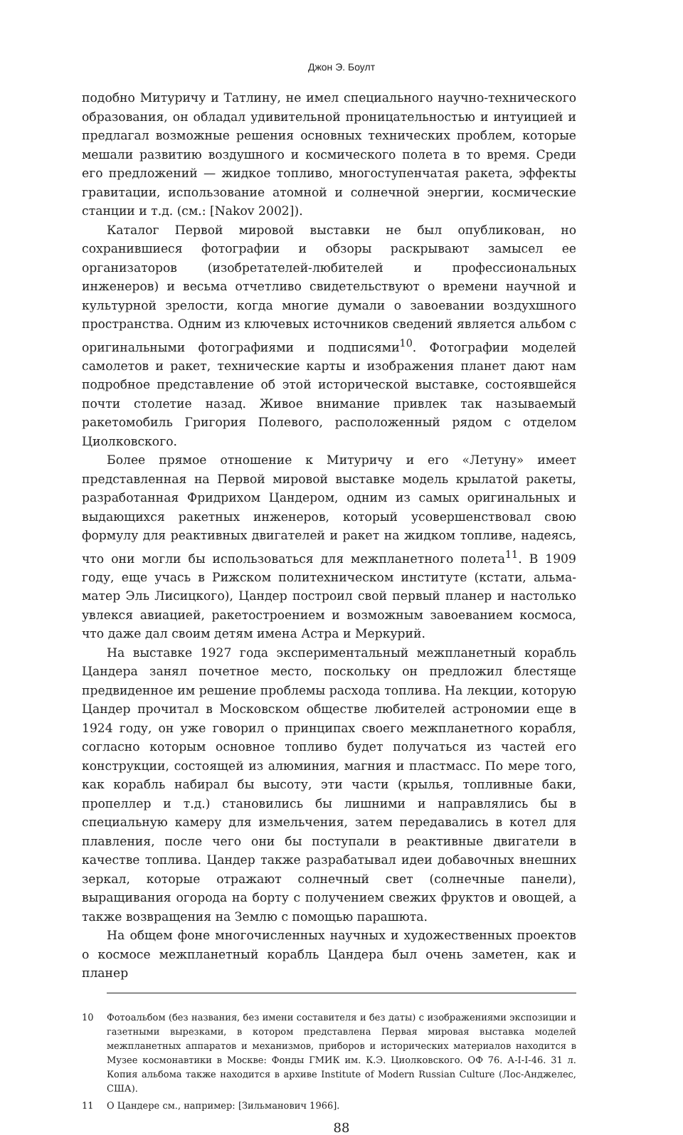Джон Э. Боулт
подобно Митуричу и Татлину, не имел специального научно-технического образования, он обладал удивительной проницательностью и интуицией и предлагал возможные решения основных технических проблем, которые мешали развитию воздушного и космического полета в то время. Среди его предложений — жидкое топливо, многоступенчатая ракета, эффекты гравитации, использование атомной и солнечной энергии, космические станции и т.д. (см.: [Nakov 2002]).
Каталог Первой мировой выставки не был опубликован, но сохранившиеся фотографии и обзоры раскрывают замысел ее организаторов (изобретателей-любителей и профессиональных инженеров) и весьма отчетливо свидетельствуют о времени научной и культурной зрелости, когда многие думали о завоевании воздухшного пространства. Одним из ключевых источников сведений является альбом с оригинальными фотографиями и подписями<sup>10</sup>. Фотографии моделей самолетов и ракет, технические карты и изображения планет дают нам подробное представление об этой исторической выставке, состоявшейся почти столетие назад. Живое внимание привлек так называемый ракетомобиль Григория Полевого, расположенный рядом с отделом Циолковского.
Более прямое отношение к Митуричу и его «Летуну» имеет представленная на Первой мировой выставке модель крылатой ракеты, разработанная Фридрихом Цандером, одним из самых оригинальных и выдающихся ракетных инженеров, который усовершенствовал свою формулу для реактивных двигателей и ракет на жидком топливе, надеясь, что они могли бы использоваться для межпланетного полета<sup>11</sup>. В 1909 году, еще учась в Рижском политехническом институте (кстати, альма-матер Эль Лисицкого), Цандер построил свой первый планер и настолько увлекся авиацией, ракетостроением и возможным завоеванием космоса, что даже дал своим детям имена Астра и Меркурий.
На выставке 1927 года экспериментальный межпланетный корабль Цандера занял почетное место, поскольку он предложил блестяще предвиденное им решение проблемы расхода топлива. На лекции, которую Цандер прочитал в Московском обществе любителей астрономии еще в 1924 году, он уже говорил о принципах своего межпланетного корабля, согласно которым основное топливо будет получаться из частей его конструкции, состоящей из алюминия, магния и пластмасс. По мере того, как корабль набирал бы высоту, эти части (крылья, топливные баки, пропеллер и т.д.) становились бы лишними и направлялись бы в специальную камеру для измельчения, затем передавались в котел для плавления, после чего они бы поступали в реактивные двигатели в качестве топлива. Цандер также разрабатывал идеи добавочных внешних зеркал, которые отражают солнечный свет (солнечные панели), выращивания огорода на борту с получением свежих фруктов и овощей, а также возвращения на Землю с помощью парашюта.
На общем фоне многочисленных научных и художественных проектов о космосе межпланетный корабль Цандера был очень заметен, как и планер
10 Фотоальбом (без названия, без имени составителя и без даты) с изображениями экспозиции и газетными вырезками, в котором представлена Первая мировая выставка моделей межпланетных аппаратов и механизмов, приборов и исторических материалов находится в Музее космонавтики в Москве: Фонды ГМИК им. К.Э. Циолковского. ОФ 76. А-I-I-46. 31 л. Копия альбома также находится в архиве Institute of Modern Russian Culture (Лос-Анджелес, США).
11 О Цандере см., например: [Зильманович 1966].
88